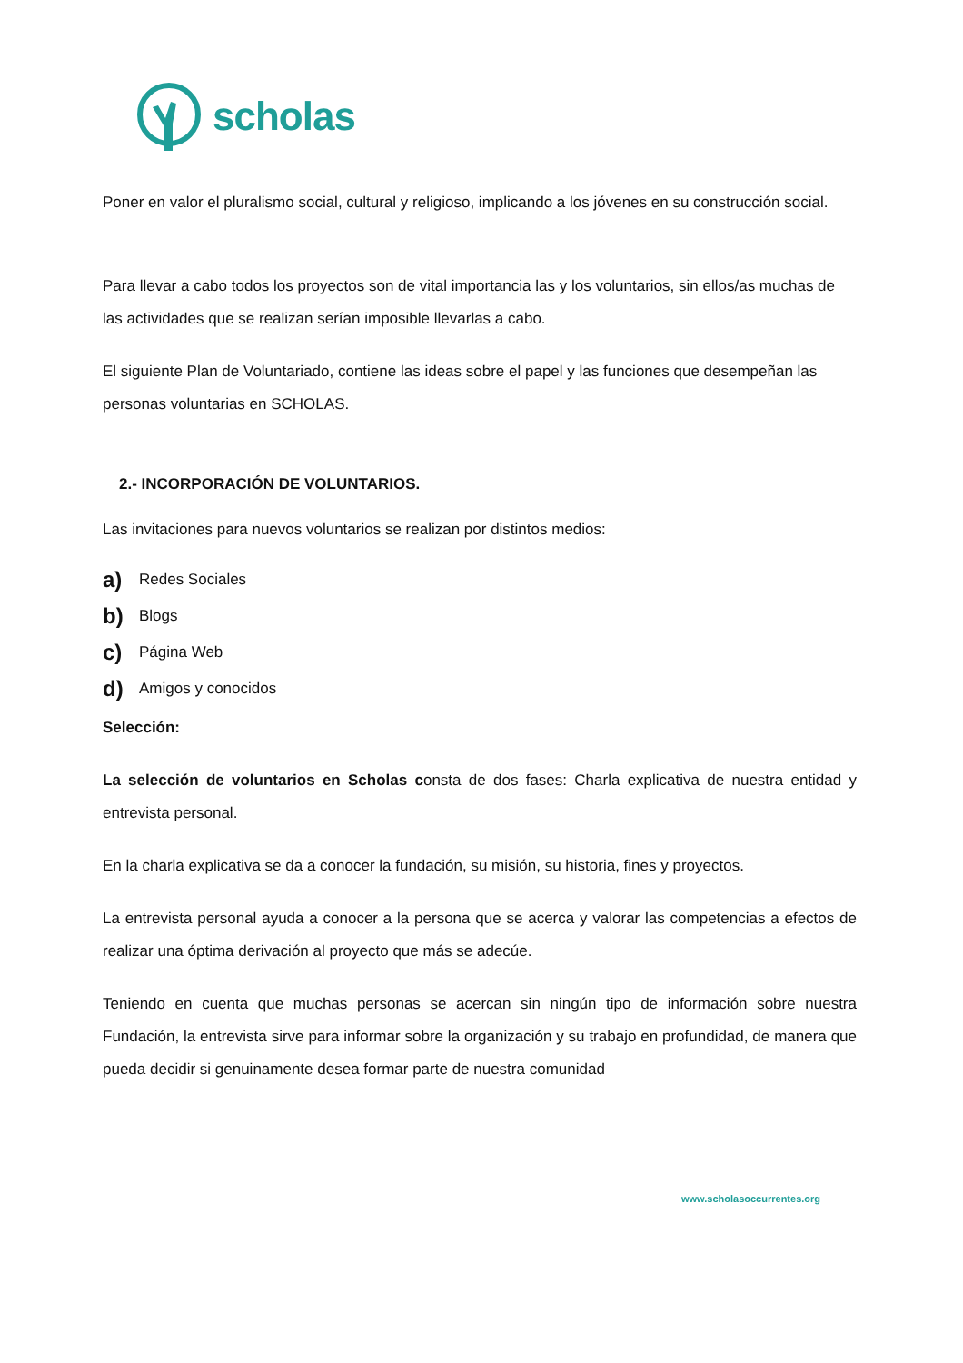scholas
Poner en valor el pluralismo social, cultural y religioso, implicando a los jóvenes en su construcción social.
Para llevar a cabo todos los proyectos son de vital importancia las y los voluntarios, sin ellos/as muchas de las actividades que se realizan serían imposible llevarlas a cabo.
El siguiente Plan de Voluntariado, contiene las ideas sobre el papel y las funciones que desempeñan las personas voluntarias en SCHOLAS.
2.- INCORPORACIÓN DE VOLUNTARIOS.
Las invitaciones para nuevos voluntarios se realizan por distintos medios:
a) Redes Sociales
b) Blogs
c) Página Web
d) Amigos y conocidos
Selección:
La selección de voluntarios en Scholas consta de dos fases: Charla explicativa de nuestra entidad y entrevista personal.
En la charla explicativa se da a conocer la fundación, su misión, su historia, fines y proyectos.
La entrevista personal ayuda a conocer a la persona que se acerca y valorar las competencias a efectos de realizar una óptima derivación al proyecto que más se adecúe.
Teniendo en cuenta que muchas personas se acercan sin ningún tipo de información sobre nuestra Fundación, la entrevista sirve para informar sobre la organización y su trabajo en profundidad, de manera que pueda decidir si genuinamente desea formar parte de nuestra comunidad
www.scholasoccurrentes.org